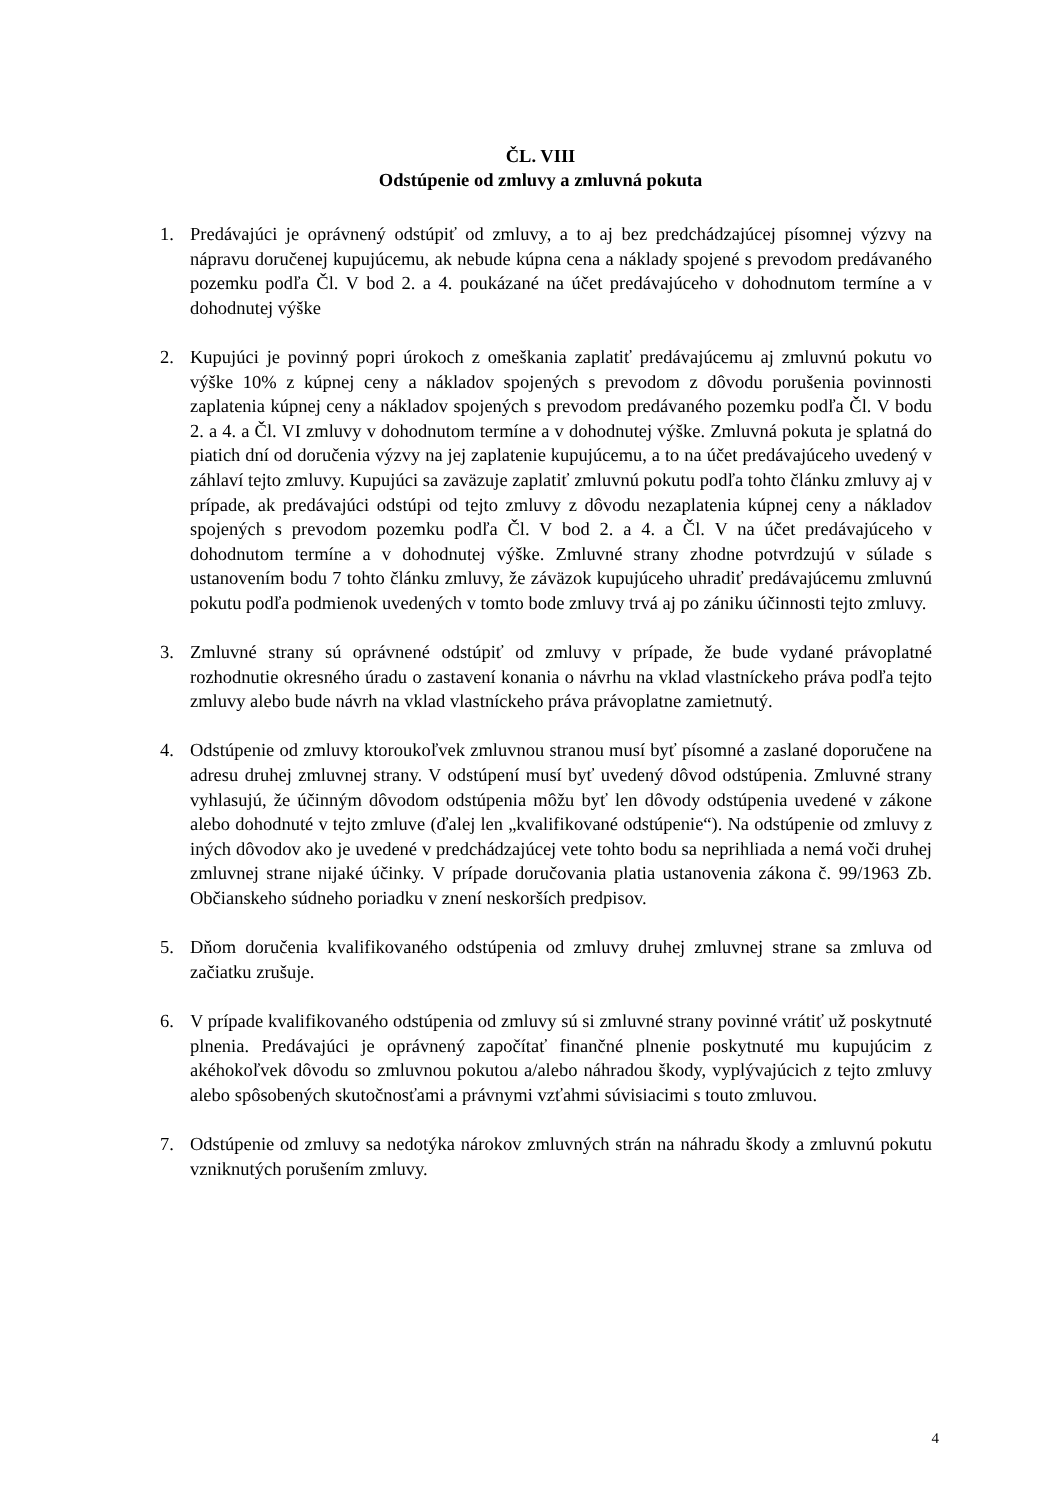ČL. VIII
Odstúpenie od zmluvy a zmluvná pokuta
1. Predávajúci je oprávnený odstúpiť od zmluvy, a to aj bez predchádzajúcej písomnej výzvy na nápravu doručenej kupujúcemu, ak nebude kúpna cena a náklady spojené s prevodom predávaného pozemku podľa Čl. V bod 2. a 4. poukázané na účet predávajúceho v dohodnutom termíne a v dohodnutej výške
2. Kupujúci je povinný popri úrokoch z omeškania zaplatiť predávajúcemu aj zmluvnú pokutu vo výške 10% z kúpnej ceny a nákladov spojených s prevodom z dôvodu porušenia povinnosti zaplatenia kúpnej ceny a nákladov spojených s prevodom predávaného pozemku podľa Čl. V bodu 2. a 4. a Čl. VI zmluvy v dohodnutom termíne a v dohodnutej výške. Zmluvná pokuta je splatná do piatich dní od doručenia výzvy na jej zaplatenie kupujúcemu, a to na účet predávajúceho uvedený v záhlaví tejto zmluvy. Kupujúci sa zaväzuje zaplatiť zmluvnú pokutu podľa tohto článku zmluvy aj v prípade, ak predávajúci odstúpi od tejto zmluvy z dôvodu nezaplatenia kúpnej ceny a nákladov spojených s prevodom pozemku podľa Čl. V bod 2. a 4. a Čl. V na účet predávajúceho v dohodnutom termíne a v dohodnutej výške. Zmluvné strany zhodne potvrdzujú v súlade s ustanovením bodu 7 tohto článku zmluvy, že záväzok kupujúceho uhradiť predávajúcemu zmluvnú pokutu podľa podmienok uvedených v tomto bode zmluvy trvá aj po zániku účinnosti tejto zmluvy.
3. Zmluvné strany sú oprávnené odstúpiť od zmluvy v prípade, že bude vydané právoplatné rozhodnutie okresného úradu o zastavení konania o návrhu na vklad vlastníckeho práva podľa tejto zmluvy alebo bude návrh na vklad vlastníckeho práva právoplatne zamietnutý.
4. Odstúpenie od zmluvy ktoroukoľvek zmluvnou stranou musí byť písomné a zaslané doporučene na adresu druhej zmluvnej strany. V odstúpení musí byť uvedený dôvod odstúpenia. Zmluvné strany vyhlasujú, že účinným dôvodom odstúpenia môžu byť len dôvody odstúpenia uvedené v zákone alebo dohodnuté v tejto zmluve (ďalej len „kvalifikované odstúpenie“). Na odstúpenie od zmluvy z iných dôvodov ako je uvedené v predchádzajúcej vete tohto bodu sa neprihliada a nemá voči druhej zmluvnej strane nijaké účinky. V prípade doručovania platia ustanovenia zákona č. 99/1963 Zb. Občianskeho súdneho poriadku v znení neskorších predpisov.
5. Dňom doručenia kvalifikovaného odstúpenia od zmluvy druhej zmluvnej strane sa zmluva od začiatku zrušuje.
6. V prípade kvalifikovaného odstúpenia od zmluvy sú si zmluvné strany povinné vrátiť už poskytnuté plnenia. Predávajúci je oprávnený započítať finančné plnenie poskytnuté mu kupujúcim z akéhokoľvek dôvodu so zmluvnou pokutou a/alebo náhradou škody, vyplývajúcich z tejto zmluvy alebo spôsobených skutočnosťami a právnymi vzťahmi súvisiacimi s touto zmluvou.
7. Odstúpenie od zmluvy sa nedotýka nárokov zmluvných strán na náhradu škody a zmluvnú pokutu vzniknutých porušením zmluvy.
4